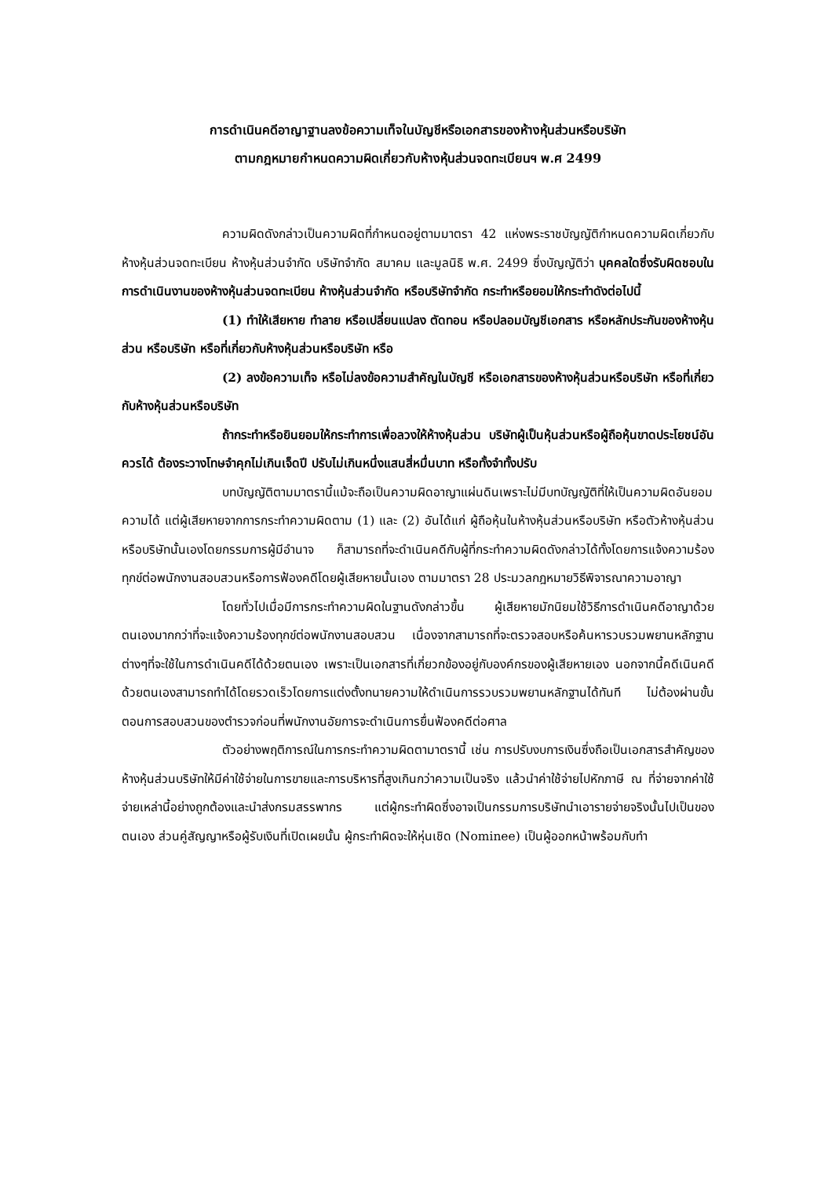การดำเนินคดีอาญาฐานลงข้อความเท็จในบัญชีหรือเอกสารของห้างหุ้นส่วนหรือบริษัท
ตามกฎหมายกำหนดความผิดเกี่ยวกับห้างหุ้นส่วนจดทะเบียนฯ พ.ศ 2499
ความผิดดังกล่าวเป็นความผิดที่กำหนดอยู่ตามมาตรา 42 แห่งพระราชบัญญัติกำหนดความผิดเกี่ยวกับห้างหุ้นส่วนจดทะเบียน ห้างหุ้นส่วนจำกัด บริษัทจำกัด สมาคม และมูลนิธิ พ.ศ. 2499 ซึ่งบัญญัติว่า บุคคลใดซึ่งรับผิดชอบในการดำเนินงานของห้างหุ้นส่วนจดทะเบียน ห้างหุ้นส่วนจำกัด หรือบริษัทจำกัด กระทำหรือยอมให้กระทำดังต่อไปนี้
(1) ทำให้เสียหาย ทำลาย หรือเปลี่ยนแปลง ตัดทอน หรือปลอมบัญชีเอกสาร หรือหลักประกันของห้างหุ้นส่วน หรือบริษัท หรือที่เกี่ยวกับห้างหุ้นส่วนหรือบริษัท หรือ
(2) ลงข้อความเท็จ หรือไม่ลงข้อความสำคัญในบัญชี หรือเอกสารของห้างหุ้นส่วนหรือบริษัท หรือที่เกี่ยวกับห้างหุ้นส่วนหรือบริษัท
ถ้ากระทำหรือยินยอมให้กระทำการเพื่อลวงให้ห้างหุ้นส่วน บริษัทผู้เป็นหุ้นส่วนหรือผู้ถือหุ้นขาดประโยชน์อันควรได้ ต้องระวางโทษจำคุกไม่เกินเจ็ดปี ปรับไม่เกินหนึ่งแสนสี่หมื่นบาท หรือทั้งจำทั้งปรับ
บทบัญญัติตามมาตรานี้แม้จะถือเป็นความผิดอาญาแผ่นดินเพราะไม่มีบทบัญญัติที่ให้เป็นความผิดอันยอมความได้ แต่ผู้เสียหายจากการกระทำความผิดตาม (1) และ (2) อันได้แก่ ผู้ถือหุ้นในห้างหุ้นส่วนหรือบริษัท หรือตัวห้างหุ้นส่วนหรือบริษัทนั้นเองโดยกรรมการผู้มีอำนาจ ก็สามารถที่จะดำเนินคดีกับผู้ที่กระทำความผิดดังกล่าวได้ทั้งโดยการแจ้งความร้องทุกข์ต่อพนักงานสอบสวนหรือการฟ้องคดีโดยผู้เสียหายนั้นเอง ตามมาตรา 28 ประมวลกฎหมายวิธีพิจารณาความอาญา
โดยทั่วไปเมื่อมีการกระทำความผิดในฐานดังกล่าวขึ้น ผู้เสียหายมักนิยมใช้วิธีการดำเนินคดีอาญาด้วยตนเองมากกว่าที่จะแจ้งความร้องทุกข์ต่อพนักงานสอบสวน เนื่องจากสามารถที่จะตรวจสอบหรือค้นหารวบรวมพยานหลักฐานต่างๆที่จะใช้ในการดำเนินคดีได้ด้วยตนเอง เพราะเป็นเอกสารที่เกี่ยวกข้องอยู่กับองค์กรของผู้เสียหายเอง นอกจากนี้คดีเนินคดีด้วยตนเองสามารถทำได้โดยรวดเร็วโดยการแต่งตั้งทนายความให้ดำเนินการรวบรวมพยานหลักฐานได้ทันที ไม่ต้องผ่านขั้นตอนการสอบสวนของตำรวจก่อนที่พนักงานอัยการจะดำเนินการยื่นฟ้องคดีต่อศาล
ตัวอย่างพฤติการณ์ในการกระทำความผิดตามาตรานี้ เช่น การปรับงบการเงินซึ่งถือเป็นเอกสารสำคัญของห้างหุ้นส่วนบริษัทให้มีค่าใช้จ่ายในการขายและการบริหารที่สูงเกินกว่าความเป็นจริง แล้วนำค่าใช้จ่ายไปหักภาษี ณ ที่จ่ายจากค่าใช้จ่ายเหล่านี้อย่างถูกต้องและนำส่งกรมสรรพากร แต่ผู้กระทำผิดซึ่งอาจเป็นกรรมการบริษัทนำเอารายจ่ายจริงนั้นไปเป็นของตนเอง ส่วนคู่สัญญาหรือผู้รับเงินที่เปิดเผยนั้น ผู้กระทำผิดจะให้หุ่นเชิด (Nominee) เป็นผู้ออกหน้าพร้อมกับทำ